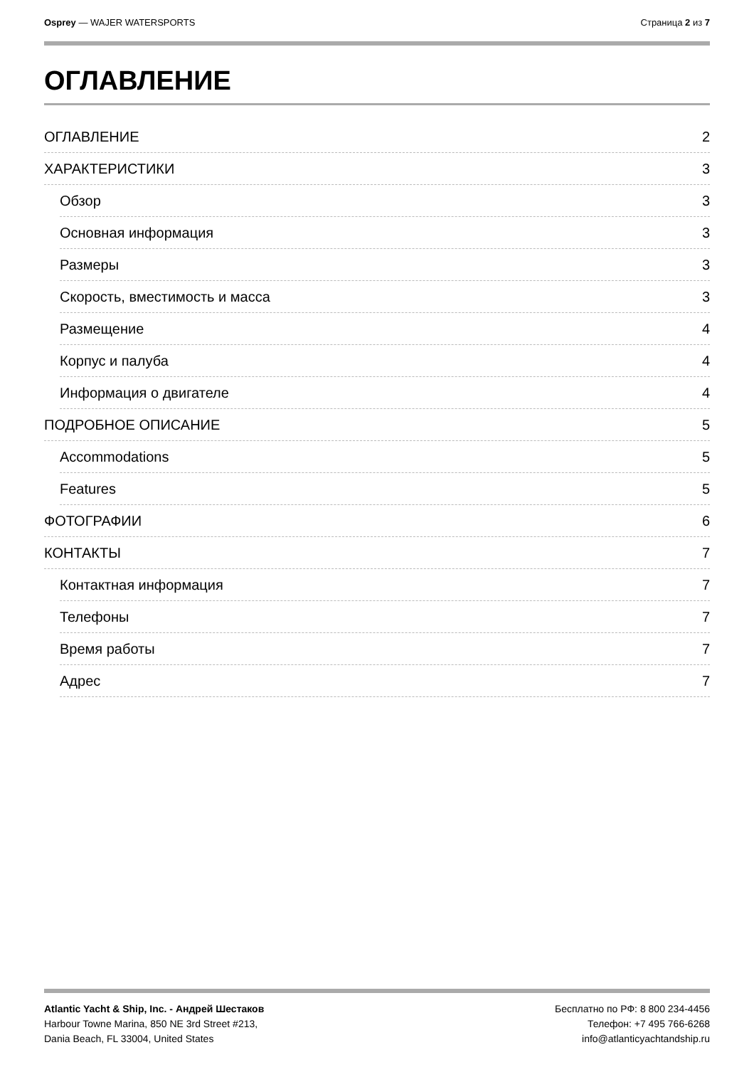Osprey — WAJER WATERSPORTS Страница 2 из 7
ОГЛАВЛЕНИЕ
ОГЛАВЛЕНИЕ 2
ХАРАКТЕРИСТИКИ 3
Обзор 3
Основная информация 3
Размеры 3
Скорость, вместимость и масса 3
Размещение 4
Корпус и палуба 4
Информация о двигателе 4
ПОДРОБНОЕ ОПИСАНИЕ 5
Accommodations 5
Features 5
ФОТОГРАФИИ 6
КОНТАКТЫ 7
Контактная информация 7
Телефоны 7
Время работы 7
Адрес 7
Atlantic Yacht & Ship, Inc. - Андрей Шестаков
Harbour Towne Marina, 850 NE 3rd Street #213,
Dania Beach, FL 33004, United States
Бесплатно по РФ: 8 800 234-4456
Телефон: +7 495 766-6268
info@atlanticyachtandship.ru